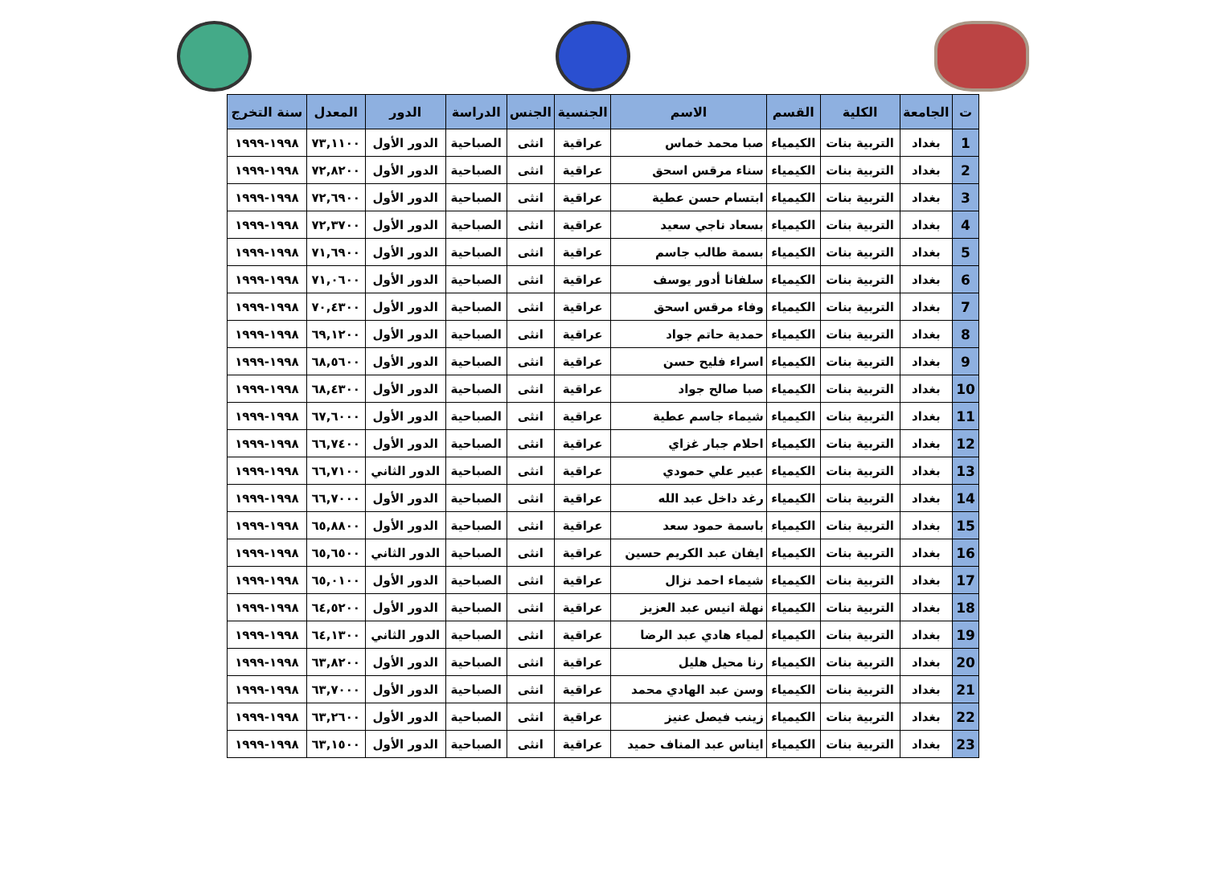| ت | الجامعة | الكلية | القسم | الاسم | الجنسية | الجنس | الدراسة | الدور | المعدل | سنة التخرج |
| --- | --- | --- | --- | --- | --- | --- | --- | --- | --- | --- |
| 1 | بغداد | التربية بنات | الكيمياء | صبا محمد خماس | عراقية | انثى | الصباحية | الدور الأول | ٧٣,١١٠٠ | ١٩٩٨-١٩٩٩ |
| 2 | بغداد | التربية بنات | الكيمياء | سناء مرقس اسحق | عراقية | انثى | الصباحية | الدور الأول | ٧٢,٨٢٠٠ | ١٩٩٨-١٩٩٩ |
| 3 | بغداد | التربية بنات | الكيمياء | ابتسام حسن عطية | عراقية | انثى | الصباحية | الدور الأول | ٧٢,٦٩٠٠ | ١٩٩٨-١٩٩٩ |
| 4 | بغداد | التربية بنات | الكيمياء | بسعاد ناجي سعيد | عراقية | انثى | الصباحية | الدور الأول | ٧٢,٣٧٠٠ | ١٩٩٨-١٩٩٩ |
| 5 | بغداد | التربية بنات | الكيمياء | بسمة طالب جاسم | عراقية | انثى | الصباحية | الدور الأول | ٧١,٦٩٠٠ | ١٩٩٨-١٩٩٩ |
| 6 | بغداد | التربية بنات | الكيمياء | سلفانا أدور يوسف | عراقية | انثى | الصباحية | الدور الأول | ٧١,٠٦٠٠ | ١٩٩٨-١٩٩٩ |
| 7 | بغداد | التربية بنات | الكيمياء | وفاء مرقس اسحق | عراقية | انثى | الصباحية | الدور الأول | ٧٠,٤٣٠٠ | ١٩٩٨-١٩٩٩ |
| 8 | بغداد | التربية بنات | الكيمياء | حمدية حاتم جواد | عراقية | انثى | الصباحية | الدور الأول | ٦٩,١٢٠٠ | ١٩٩٨-١٩٩٩ |
| 9 | بغداد | التربية بنات | الكيمياء | اسراء فليح حسن | عراقية | انثى | الصباحية | الدور الأول | ٦٨,٥٦٠٠ | ١٩٩٨-١٩٩٩ |
| 10 | بغداد | التربية بنات | الكيمياء | صبا صالح جواد | عراقية | انثى | الصباحية | الدور الأول | ٦٨,٤٣٠٠ | ١٩٩٨-١٩٩٩ |
| 11 | بغداد | التربية بنات | الكيمياء | شيماء جاسم عطية | عراقية | انثى | الصباحية | الدور الأول | ٦٧,٦٠٠٠ | ١٩٩٨-١٩٩٩ |
| 12 | بغداد | التربية بنات | الكيمياء | احلام جبار غزاي | عراقية | انثى | الصباحية | الدور الأول | ٦٦,٧٤٠٠ | ١٩٩٨-١٩٩٩ |
| 13 | بغداد | التربية بنات | الكيمياء | عبير علي حمودي | عراقية | انثى | الصباحية | الدور الثاني | ٦٦,٧١٠٠ | ١٩٩٨-١٩٩٩ |
| 14 | بغداد | التربية بنات | الكيمياء | رغد داخل عبد الله | عراقية | انثى | الصباحية | الدور الأول | ٦٦,٧٠٠٠ | ١٩٩٨-١٩٩٩ |
| 15 | بغداد | التربية بنات | الكيمياء | باسمة حمود سعد | عراقية | انثى | الصباحية | الدور الأول | ٦٥,٨٨٠٠ | ١٩٩٨-١٩٩٩ |
| 16 | بغداد | التربية بنات | الكيمياء | ايفان عبد الكريم حسين | عراقية | انثى | الصباحية | الدور الثاني | ٦٥,٦٥٠٠ | ١٩٩٨-١٩٩٩ |
| 17 | بغداد | التربية بنات | الكيمياء | شيماء احمد نزال | عراقية | انثى | الصباحية | الدور الأول | ٦٥,٠١٠٠ | ١٩٩٨-١٩٩٩ |
| 18 | بغداد | التربية بنات | الكيمياء | نهلة انيس عبد العزيز | عراقية | انثى | الصباحية | الدور الأول | ٦٤,٥٢٠٠ | ١٩٩٨-١٩٩٩ |
| 19 | بغداد | التربية بنات | الكيمياء | لمياء هادي عبد الرضا | عراقية | انثى | الصباحية | الدور الثاني | ٦٤,١٣٠٠ | ١٩٩٨-١٩٩٩ |
| 20 | بغداد | التربية بنات | الكيمياء | رنا محيل هليل | عراقية | انثى | الصباحية | الدور الأول | ٦٣,٨٢٠٠ | ١٩٩٨-١٩٩٩ |
| 21 | بغداد | التربية بنات | الكيمياء | وسن عبد الهادي محمد | عراقية | انثى | الصباحية | الدور الأول | ٦٣,٧٠٠٠ | ١٩٩٨-١٩٩٩ |
| 22 | بغداد | التربية بنات | الكيمياء | زينب فيصل عنيز | عراقية | انثى | الصباحية | الدور الأول | ٦٣,٢٦٠٠ | ١٩٩٨-١٩٩٩ |
| 23 | بغداد | التربية بنات | الكيمياء | ايناس عبد المناف حميد | عراقية | انثى | الصباحية | الدور الأول | ٦٣,١٥٠٠ | ١٩٩٨-١٩٩٩ |